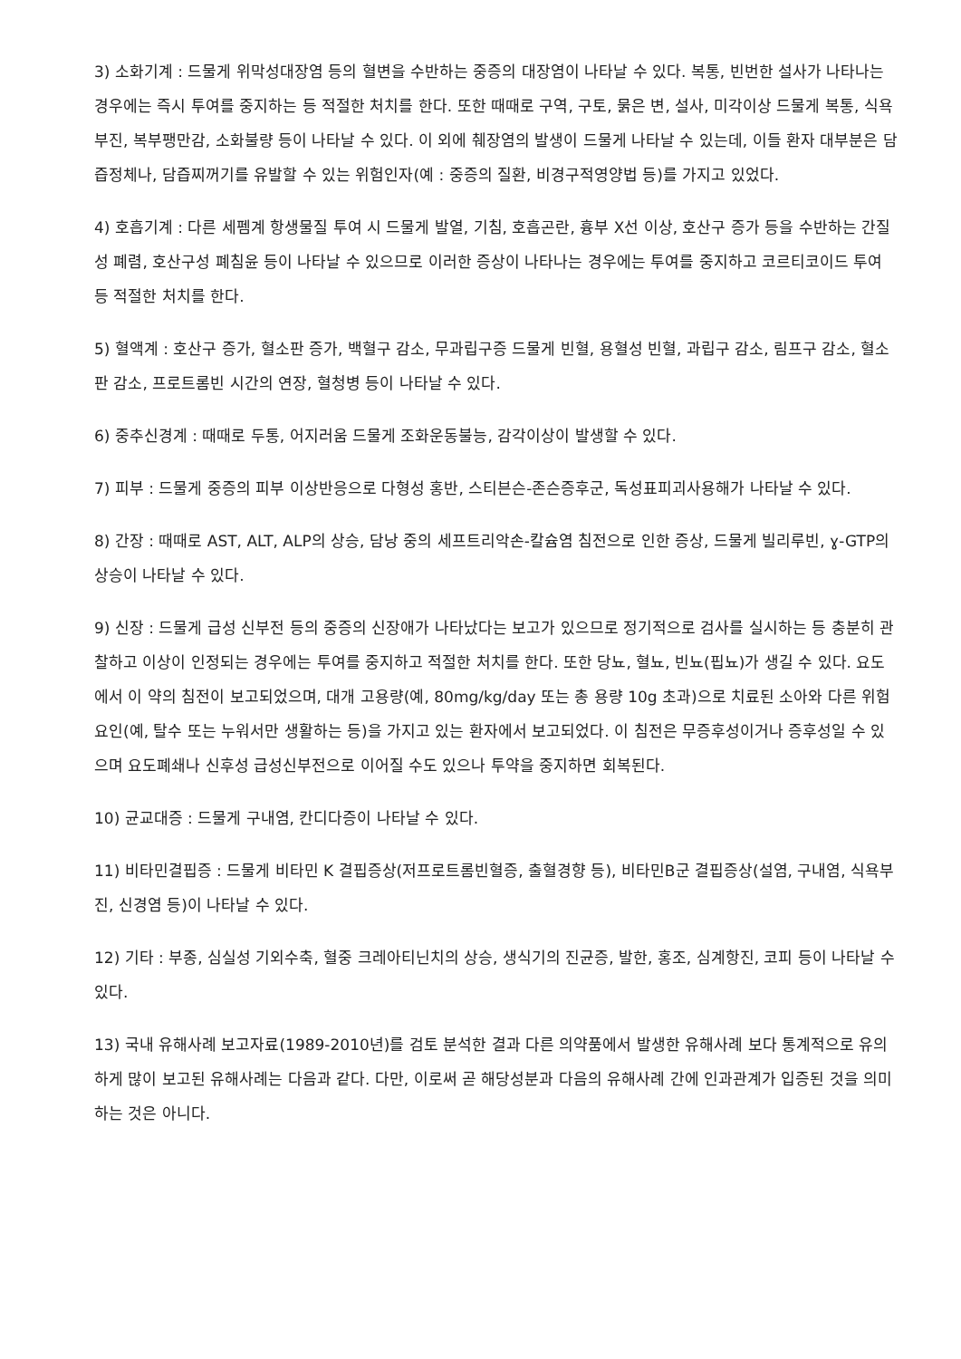3) 소화기계 : 드물게 위막성대장염 등의 혈변을 수반하는 중증의 대장염이 나타날 수 있다. 복통, 빈번한 설사가 나타나는 경우에는 즉시 투여를 중지하는 등 적절한 처치를 한다. 또한 때때로 구역, 구토, 묽은 변, 설사, 미각이상 드물게 복통, 식욕부진, 복부팽만감, 소화불량 등이 나타날 수 있다. 이 외에 췌장염의 발생이 드물게 나타날 수 있는데, 이들 환자 대부분은 담즙정체나, 담즙찌꺼기를 유발할 수 있는 위험인자(예 : 중증의 질환, 비경구적영양법 등)를 가지고 있었다.
4) 호흡기계 : 다른 세펨계 항생물질 투여 시 드물게 발열, 기침, 호흡곤란, 흉부 X선 이상, 호산구 증가 등을 수반하는 간질성 폐렴, 호산구성 폐침윤 등이 나타날 수 있으므로 이러한 증상이 나타나는 경우에는 투여를 중지하고 코르티코이드 투여 등 적절한 처치를 한다.
5) 혈액계 : 호산구 증가, 혈소판 증가, 백혈구 감소, 무과립구증 드물게 빈혈, 용혈성 빈혈, 과립구 감소, 림프구 감소, 혈소판 감소, 프로트롬빈 시간의 연장, 혈청병 등이 나타날 수 있다.
6) 중추신경계 : 때때로 두통, 어지러움 드물게 조화운동불능, 감각이상이 발생할 수 있다.
7) 피부 : 드물게 중증의 피부 이상반응으로 다형성 홍반, 스티븐슨-존슨증후군, 독성표피괴사용해가 나타날 수 있다.
8) 간장 : 때때로 AST, ALT, ALP의 상승, 담낭 중의 세프트리악손-칼슘염 침전으로 인한 증상, 드물게 빌리루빈, ɣ-GTP의 상승이 나타날 수 있다.
9) 신장 : 드물게 급성 신부전 등의 중증의 신장애가 나타났다는 보고가 있으므로 정기적으로 검사를 실시하는 등 충분히 관찰하고 이상이 인정되는 경우에는 투여를 중지하고 적절한 처치를 한다. 또한 당뇨, 혈뇨, 빈뇨(핍뇨)가 생길 수 있다. 요도에서 이 약의 침전이 보고되었으며, 대개 고용량(예, 80mg/kg/day 또는 총 용량 10g 초과)으로 치료된 소아와 다른 위험요인(예, 탈수 또는 누워서만 생활하는 등)을 가지고 있는 환자에서 보고되었다. 이 침전은 무증후성이거나 증후성일 수 있으며 요도폐쇄나 신후성 급성신부전으로 이어질 수도 있으나 투약을 중지하면 회복된다.
10) 균교대증 : 드물게 구내염, 칸디다증이 나타날 수 있다.
11) 비타민결핍증 : 드물게 비타민 K 결핍증상(저프로트롬빈혈증, 출혈경향 등), 비타민B군 결핍증상(설염, 구내염, 식욕부진, 신경염 등)이 나타날 수 있다.
12) 기타 : 부종, 심실성 기외수축, 혈중 크레아티닌치의 상승, 생식기의 진균증, 발한, 홍조, 심계항진, 코피 등이 나타날 수 있다.
13) 국내 유해사례 보고자료(1989-2010년)를 검토 분석한 결과 다른 의약품에서 발생한 유해사례 보다 통계적으로 유의하게 많이 보고된 유해사례는 다음과 같다. 다만, 이로써 곧 해당성분과 다음의 유해사례 간에 인과관계가 입증된 것을 의미하는 것은 아니다.